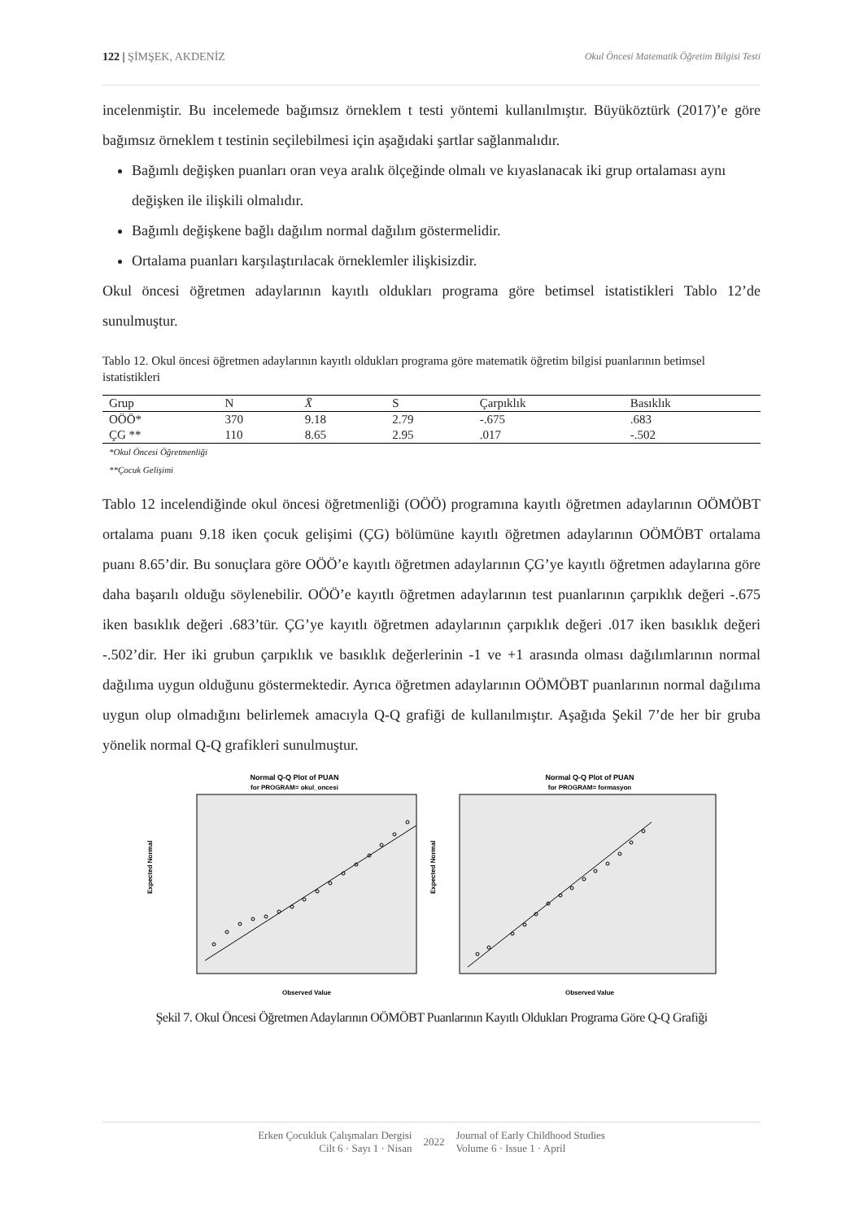122 | ŞİMŞEK, AKDENİZ Okul Öncesi Matematik Öğretim Bilgisi Testi
incelenmiştir. Bu incelemede bağımsız örneklem t testi yöntemi kullanılmıştır. Büyüköztürk (2017)’e göre bağımsız örneklem t testinin seçilebilmesi için aşağıdaki şartlar sağlanmalıdır.
Bağımlı değişken puanları oran veya aralık ölçeğinde olmalı ve kıyaslanacak iki grup ortalaması aynı değişken ile ilişkili olmalıdır.
Bağımlı değişkene bağlı dağılım normal dağılım göstermelidir.
Ortalama puanları karşılaştırılacak örneklemler ilişkisizdir.
Okul öncesi öğretmen adaylarının kayıtlı oldukları programa göre betimsel istatistikleri Tablo 12’de sunulmuştur.
Tablo 12. Okul öncesi öğretmen adaylarının kayıtlı oldukları programa göre matematik öğretim bilgisi puanlarının betimsel istatistikleri
| Grup | N | X̄ | S | Çarpıklık | Basıklık |
| --- | --- | --- | --- | --- | --- |
| OÖÖ* | 370 | 9.18 | 2.79 | -.675 | .683 |
| ÇG ** | 110 | 8.65 | 2.95 | .017 | -.502 |
*Okul Öncesi Öğretmenliği
**Çocuk Gelişimi
Tablo 12 incelendiğinde okul öncesi öğretmenliği (OÖÖ) programına kayıtlı öğretmen adaylarının OÖMÖBT ortalama puanı 9.18 iken çocuk gelişimi (ÇG) bölümüne kayıtlı öğretmen adaylarının OÖMÖBT ortalama puanı 8.65’dir. Bu sonuçlara göre OÖÖ’e kayıtlı öğretmen adaylarının ÇG’ye kayıtlı öğretmen adaylarına göre daha başarılı olduğu söylenebilir. OÖÖ’e kayıtlı öğretmen adaylarının test puanlarının çarpıklık değeri -.675 iken basıklık değeri .683’tür. ÇG’ye kayıtlı öğretmen adaylarının çarpıklık değeri .017 iken basıklık değeri -.502’dir. Her iki grubun çarpıklık ve basıklık değerlerinin -1 ve +1 arasında olması dağılımlarının normal dağılıma uygun olduğunu göstermektedir. Ayrıca öğretmen adaylarının OÖMÖBT puanlarının normal dağılıma uygun olup olmadığını belirlemek amacıyla Q-Q grafiği de kullanılmıştır. Aşağıda Şekil 7’de her bir gruba yönelik normal Q-Q grafikleri sunulmuştur.
Normal Q-Q Plot of PUAN
for PROGRAM= okul_oncesi
Expected Normal
Observed Value
Normal Q-Q Plot of PUAN
for PROGRAM= formasyon
Expected Normal
Observed Value
Şekil 7. Okul Öncesi Öğretmen Adaylarının OÖMÖBT Puanlarının Kayıtlı Oldukları Programa Göre Q-Q Grafiği
Erken Çocukluk Çalışmaları Dergisi
Cilt 6 · Sayı 1 · Nisan
2022
Journal of Early Childhood Studies
Volume 6 · Issue 1 · April